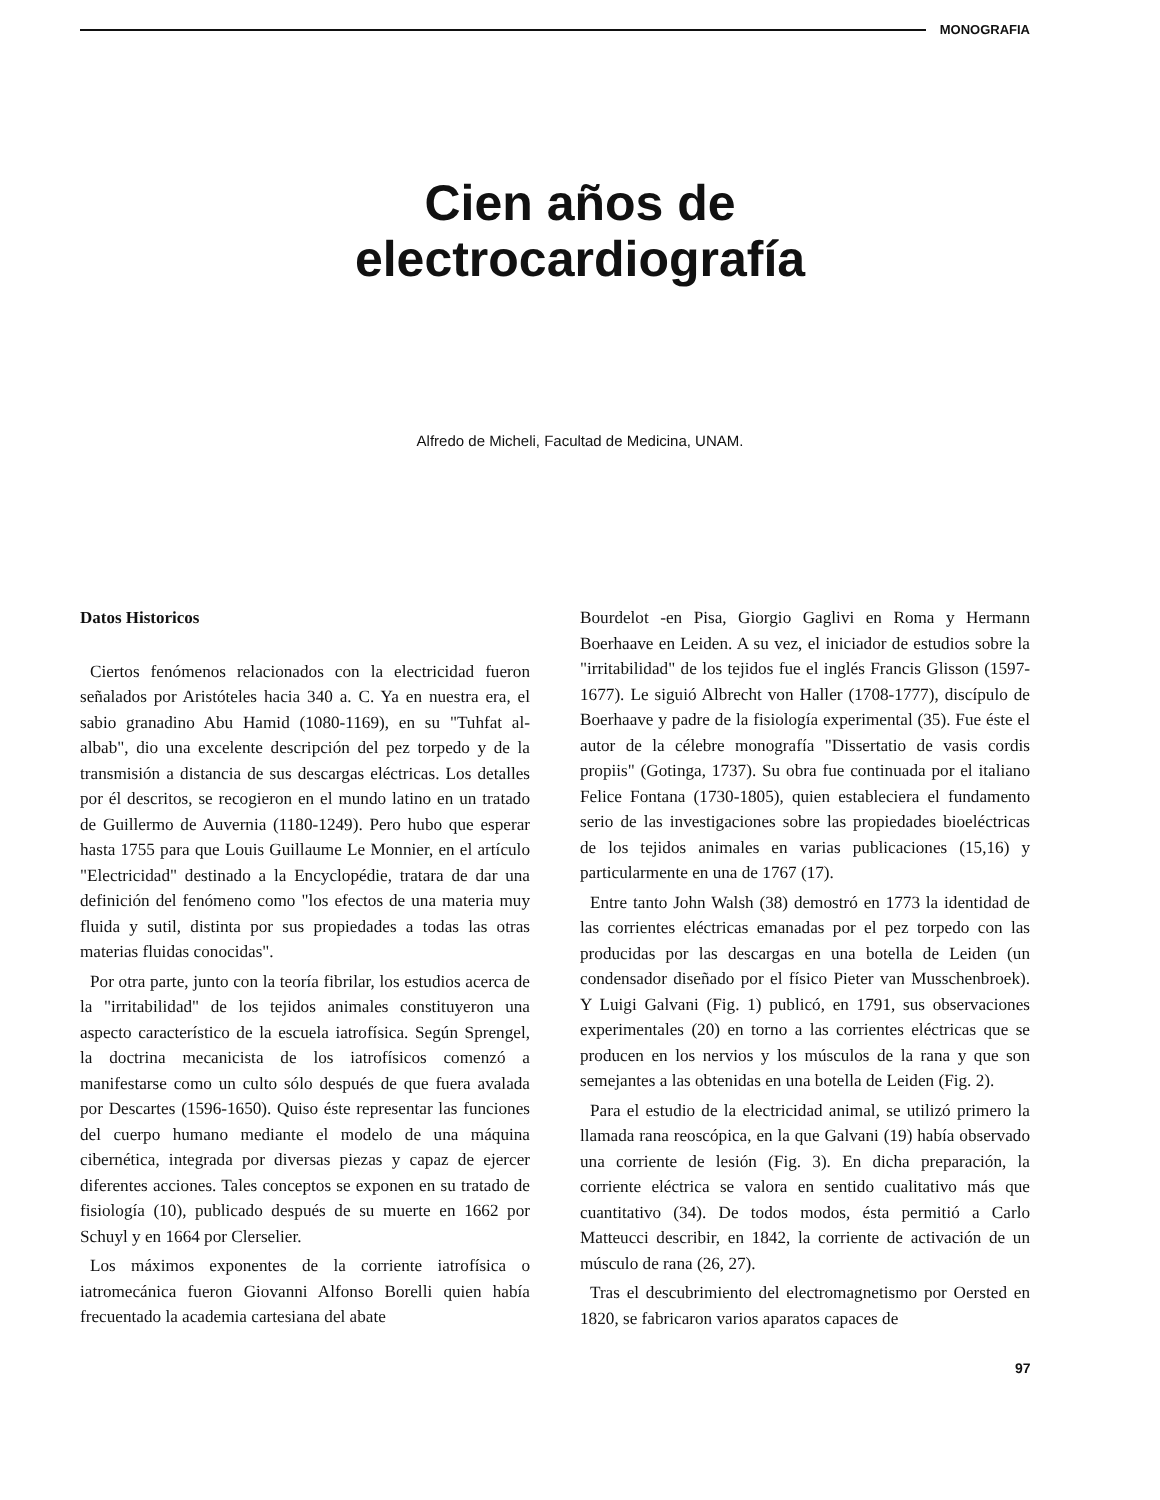MONOGRAFIA
Cien años de
electrocardiografía
Alfredo de Micheli, Facultad de Medicina, UNAM.
Datos Historicos
Ciertos fenómenos relacionados con la electricidad fueron señalados por Aristóteles hacia 340 a. C. Ya en nuestra era, el sabio granadino Abu Hamid (1080-1169), en su "Tuhfat al-albab", dio una excelente descripción del pez torpedo y de la transmisión a distancia de sus descargas eléctricas. Los detalles por él descritos, se recogieron en el mundo latino en un tratado de Guillermo de Auvernia (1180-1249). Pero hubo que esperar hasta 1755 para que Louis Guillaume Le Monnier, en el artículo "Electricidad" destinado a la Encyclopédie, tratara de dar una definición del fenómeno como "los efectos de una materia muy fluida y sutil, distinta por sus propiedades a todas las otras materias fluidas conocidas".
Por otra parte, junto con la teoría fibrilar, los estudios acerca de la "irritabilidad" de los tejidos animales constituyeron una aspecto característico de la escuela iatrofísica. Según Sprengel, la doctrina mecanicista de los iatrofísicos comenzó a manifestarse como un culto sólo después de que fuera avalada por Descartes (1596-1650). Quiso éste representar las funciones del cuerpo humano mediante el modelo de una máquina cibernética, integrada por diversas piezas y capaz de ejercer diferentes acciones. Tales conceptos se exponen en su tratado de fisiología (10), publicado después de su muerte en 1662 por Schuyl y en 1664 por Clerselier.
Los máximos exponentes de la corriente iatrofísica o iatromecánica fueron Giovanni Alfonso Borelli quien había frecuentado la academia cartesiana del abate
Bourdelot -en Pisa, Giorgio Gaglivi en Roma y Hermann Boerhaave en Leiden. A su vez, el iniciador de estudios sobre la "irritabilidad" de los tejidos fue el inglés Francis Glisson (1597-1677). Le siguió Albrecht von Haller (1708-1777), discípulo de Boerhaave y padre de la fisiología experimental (35). Fue éste el autor de la célebre monografía "Dissertatio de vasis cordis propiis" (Gotinga, 1737). Su obra fue continuada por el italiano Felice Fontana (1730-1805), quien estableciera el fundamento serio de las investigaciones sobre las propiedades bioeléctricas de los tejidos animales en varias publicaciones (15,16) y particularmente en una de 1767 (17).
Entre tanto John Walsh (38) demostró en 1773 la identidad de las corrientes eléctricas emanadas por el pez torpedo con las producidas por las descargas en una botella de Leiden (un condensador diseñado por el físico Pieter van Musschenbroek). Y Luigi Galvani (Fig. 1) publicó, en 1791, sus observaciones experimentales (20) en torno a las corrientes eléctricas que se producen en los nervios y los músculos de la rana y que son semejantes a las obtenidas en una botella de Leiden (Fig. 2).
Para el estudio de la electricidad animal, se utilizó primero la llamada rana reoscópica, en la que Galvani (19) había observado una corriente de lesión (Fig. 3). En dicha preparación, la corriente eléctrica se valora en sentido cualitativo más que cuantitativo (34). De todos modos, ésta permitió a Carlo Matteucci describir, en 1842, la corriente de activación de un músculo de rana (26, 27).
Tras el descubrimiento del electromagnetismo por Oersted en 1820, se fabricaron varios aparatos capaces de
97